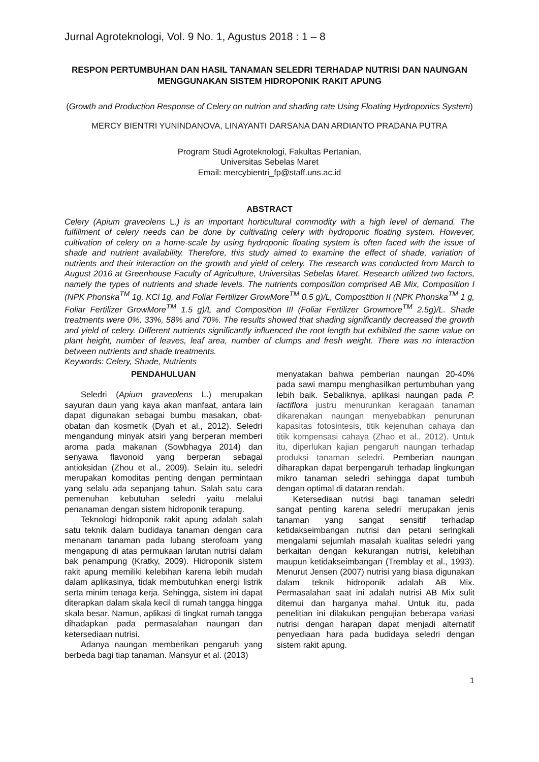Jurnal Agroteknologi, Vol. 9 No. 1, Agustus 2018 : 1 – 8
RESPON PERTUMBUHAN DAN HASIL TANAMAN SELEDRI TERHADAP NUTRISI DAN NAUNGAN MENGGUNAKAN SISTEM HIDROPONIK RAKIT APUNG
(Growth and Production Response of Celery on nutrion and shading rate Using Floating Hydroponics System)
MERCY BIENTRI YUNINDANOVA, LINAYANTI DARSANA DAN ARDIANTO PRADANA PUTRA
Program Studi Agroteknologi, Fakultas Pertanian,
Universitas Sebelas Maret
Email: mercybientri_fp@staff.uns.ac.id
ABSTRACT
Celery (Apium graveolens L.) is an important horticultural commodity with a high level of demand. The fulfillment of celery needs can be done by cultivating celery with hydroponic floating system. However, cultivation of celery on a home-scale by using hydroponic floating system is often faced with the issue of shade and nutrient availability. Therefore, this study aimed to examine the effect of shade, variation of nutrients and their interaction on the growth and yield of celery. The research was conducted from March to August 2016 at Greenhouse Faculty of Agriculture, Universitas Sebelas Maret. Research utilized two factors, namely the types of nutrients and shade levels. The nutrients composition comprised AB Mix, Composition I (NPK Phonska<sup>TM</sup> 1g, KCl 1g, and Foliar Fertilizer GrowMore<sup>TM</sup> 0.5 g)/L, Compostition II (NPK Phonska<sup>TM</sup> 1 g, Foliar Fertilizer GrowMore<sup>TM</sup> 1.5 g)/L and Composition III (Foliar Fertilizer Growmore<sup>TM</sup> 2.5g)/L. Shade treatments were 0%, 33%, 58% and 70%. The results showed that shading significantly decreased the growth and yield of celery. Different nutrients significantly influenced the root length but exhibited the same value on plant height, number of leaves, leaf area, number of clumps and fresh weight. There was no interaction between nutrients and shade treatments.
Keywords: Celery, Shade, Nutrients
PENDAHULUAN
Seledri (Apium graveolens L.) merupakan sayuran daun yang kaya akan manfaat, antara lain dapat digunakan sebagai bumbu masakan, obat-obatan dan kosmetik (Dyah et al., 2012). Seledri mengandung minyak atsiri yang berperan memberi aroma pada makanan (Sowbhagya 2014) dan senyawa flavonoid yang berperan sebagai antioksidan (Zhou et al., 2009). Selain itu, seledri merupakan komoditas penting dengan permintaan yang selalu ada sepanjang tahun. Salah satu cara pemenuhan kebutuhan seledri yaitu melalui penanaman dengan sistem hidroponik terapung.
Teknologi hidroponik rakit apung adalah salah satu teknik dalam budidaya tanaman dengan cara menanam tanaman pada lubang sterofoam yang mengapung di atas permukaan larutan nutrisi dalam bak penampung (Kratky, 2009). Hidroponik sistem rakit apung memiliki kelebihan karena lebih mudah dalam aplikasinya, tidak membutuhkan energi listrik serta minim tenaga kerja. Sehingga, sistem ini dapat diterapkan dalam skala kecil di rumah tangga hingga skala besar. Namun, aplikasi di tingkat rumah tangga dihadapkan pada permasalahan naungan dan ketersediaan nutrisi.
Adanya naungan memberikan pengaruh yang berbeda bagi tiap tanaman. Mansyur et al. (2013)
menyatakan bahwa pemberian naungan 20-40% pada sawi mampu menghasilkan pertumbuhan yang lebih baik. Sebaliknya, aplikasi naungan pada P. lactiflora justru menurunkan keragaan tanaman dikarenakan naungan menyebabkan penurunan kapasitas fotosintesis, titik kejenuhan cahaya dan titik kompensasi cahaya (Zhao et al., 2012). Untuk itu, diperlukan kajian pengaruh naungan terhadap produksi tanaman seledri. Pemberian naungan diharapkan dapat berpengaruh terhadap lingkungan mikro tanaman seledri sehingga dapat tumbuh dengan optimal di dataran rendah.
Ketersediaan nutrisi bagi tanaman seledri sangat penting karena seledri merupakan jenis tanaman yang sangat sensitif terhadap ketidakseimbangan nutrisi dan petani seringkali mengalami sejumlah masalah kualitas seledri yang berkaitan dengan kekurangan nutrisi, kelebihan maupun ketidakseimbangan (Tremblay et al., 1993). Menurut Jensen (2007) nutrisi yang biasa digunakan dalam teknik hidroponik adalah AB Mix. Permasalahan saat ini adalah nutrisi AB Mix sulit ditemui dan harganya mahal. Untuk itu, pada penelitian ini dilakukan pengujian beberapa variasi nutrisi dengan harapan dapat menjadi alternatif penyediaan hara pada budidaya seledri dengan sistem rakit apung.
1